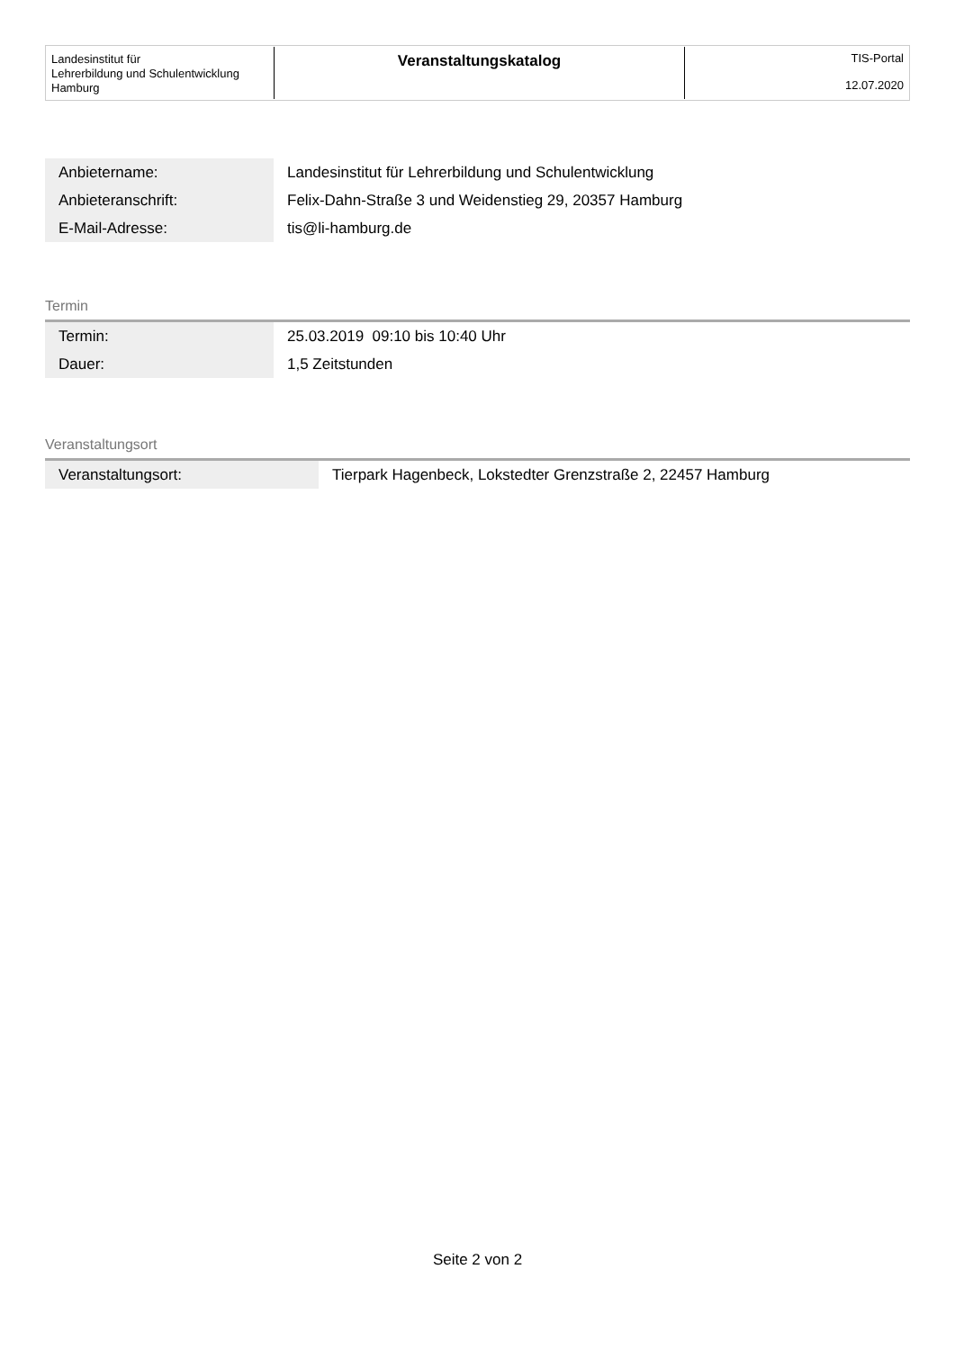Landesinstitut für
Lehrerbildung und Schulentwicklung
Hamburg
Veranstaltungskatalog
TIS-Portal
12.07.2020
| Anbietername: | Landesinstitut für Lehrerbildung und Schulentwicklung |
| Anbieteranschrift: | Felix-Dahn-Straße 3 und Weidenstieg 29, 20357 Hamburg |
| E-Mail-Adresse: | tis@li-hamburg.de |
Termin
| Termin: | 25.03.2019 09:10 bis 10:40 Uhr |
| Dauer: | 1,5 Zeitstunden |
Veranstaltungsort
| Veranstaltungsort: | Tierpark Hagenbeck, Lokstedter Grenzstraße 2, 22457 Hamburg |
Seite 2 von 2